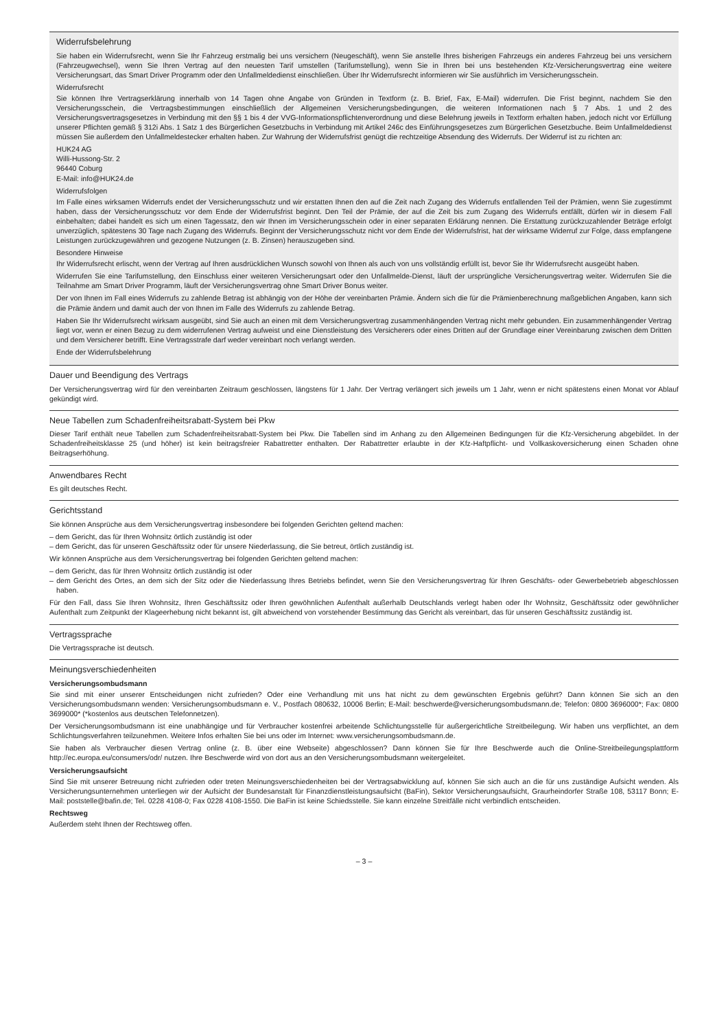Widerrufsbelehrung
Sie haben ein Widerrufsrecht, wenn Sie Ihr Fahrzeug erstmalig bei uns versichern (Neugeschäft), wenn Sie anstelle Ihres bisherigen Fahrzeugs ein anderes Fahrzeug bei uns versichern (Fahrzeugwechsel), wenn Sie Ihren Vertrag auf den neuesten Tarif umstellen (Tarifumstellung), wenn Sie in Ihren bei uns bestehenden Kfz-Versicherungsvertrag eine weitere Versicherungsart, das Smart Driver Programm oder den Unfallmeldedienst einschließen. Über Ihr Widerrufsrecht informieren wir Sie ausführlich im Versicherungsschein.
Widerrufsrecht
Sie können Ihre Vertragserklärung innerhalb von 14 Tagen ohne Angabe von Gründen in Textform (z. B. Brief, Fax, E-Mail) widerrufen. Die Frist beginnt, nachdem Sie den Versicherungsschein, die Vertragsbestimmungen einschließlich der Allgemeinen Versicherungsbedingungen, die weiteren Informationen nach § 7 Abs. 1 und 2 des Versicherungsvertragsgesetzes in Verbindung mit den §§ 1 bis 4 der VVG-Informationspflichtenverordnung und diese Belehrung jeweils in Textform erhalten haben, jedoch nicht vor Erfüllung unserer Pflichten gemäß § 312i Abs. 1 Satz 1 des Bürgerlichen Gesetzbuchs in Verbindung mit Artikel 246c des Einführungsgesetzes zum Bürgerlichen Gesetzbuche. Beim Unfallmeldedienst müssen Sie außerdem den Unfallmeldestecker erhalten haben. Zur Wahrung der Widerrufsfrist genügt die rechtzeitige Absendung des Widerrufs. Der Widerruf ist zu richten an:
HUK24 AG
Willi-Hussong-Str. 2
96440 Coburg
E-Mail: info@HUK24.de
Widerrufsfolgen
Im Falle eines wirksamen Widerrufs endet der Versicherungsschutz und wir erstatten Ihnen den auf die Zeit nach Zugang des Widerrufs entfallenden Teil der Prämien, wenn Sie zugestimmt haben, dass der Versicherungsschutz vor dem Ende der Widerrufsfrist beginnt. Den Teil der Prämie, der auf die Zeit bis zum Zugang des Widerrufs entfällt, dürfen wir in diesem Fall einbehalten; dabei handelt es sich um einen Tagessatz, den wir Ihnen im Versicherungsschein oder in einer separaten Erklärung nennen. Die Erstattung zurückzuzahlender Beträge erfolgt unverzüglich, spätestens 30 Tage nach Zugang des Widerrufs. Beginnt der Versicherungsschutz nicht vor dem Ende der Widerrufsfrist, hat der wirksame Widerruf zur Folge, dass empfangene Leistungen zurückzugewähren und gezogene Nutzungen (z. B. Zinsen) herauszugeben sind.
Besondere Hinweise
Ihr Widerrufsrecht erlischt, wenn der Vertrag auf Ihren ausdrücklichen Wunsch sowohl von Ihnen als auch von uns vollständig erfüllt ist, bevor Sie Ihr Widerrufsrecht ausgeübt haben.
Widerrufen Sie eine Tarifumstellung, den Einschluss einer weiteren Versicherungsart oder den Unfallmelde-Dienst, läuft der ursprüngliche Versicherungsvertrag weiter. Widerrufen Sie die Teilnahme am Smart Driver Programm, läuft der Versicherungsvertrag ohne Smart Driver Bonus weiter.
Der von Ihnen im Fall eines Widerrufs zu zahlende Betrag ist abhängig von der Höhe der vereinbarten Prämie. Ändern sich die für die Prämienberechnung maßgeblichen Angaben, kann sich die Prämie ändern und damit auch der von Ihnen im Falle des Widerrufs zu zahlende Betrag.
Haben Sie Ihr Widerrufsrecht wirksam ausgeübt, sind Sie auch an einen mit dem Versicherungsvertrag zusammenhängenden Vertrag nicht mehr gebunden. Ein zusammenhängender Vertrag liegt vor, wenn er einen Bezug zu dem widerrufenen Vertrag aufweist und eine Dienstleistung des Versicherers oder eines Dritten auf der Grundlage einer Vereinbarung zwischen dem Dritten und dem Versicherer betrifft. Eine Vertragsstrafe darf weder vereinbart noch verlangt werden.
Ende der Widerrufsbelehrung
Dauer und Beendigung des Vertrags
Der Versicherungsvertrag wird für den vereinbarten Zeitraum geschlossen, längstens für 1 Jahr. Der Vertrag verlängert sich jeweils um 1 Jahr, wenn er nicht spätestens einen Monat vor Ablauf gekündigt wird.
Neue Tabellen zum Schadenfreiheitsrabatt-System bei Pkw
Dieser Tarif enthält neue Tabellen zum Schadenfreiheitsrabatt-System bei Pkw. Die Tabellen sind im Anhang zu den Allgemeinen Bedingungen für die Kfz-Versicherung abgebildet. In der Schadenfreiheitsklasse 25 (und höher) ist kein beitragsfreier Rabattretter enthalten. Der Rabattretter erlaubte in der Kfz-Haftpflicht- und Vollkaskoversicherung einen Schaden ohne Beitragserhöhung.
Anwendbares Recht
Es gilt deutsches Recht.
Gerichtsstand
Sie können Ansprüche aus dem Versicherungsvertrag insbesondere bei folgenden Gerichten geltend machen:
– dem Gericht, das für Ihren Wohnsitz örtlich zuständig ist oder
– dem Gericht, das für unseren Geschäftssitz oder für unsere Niederlassung, die Sie betreut, örtlich zuständig ist.
Wir können Ansprüche aus dem Versicherungsvertrag bei folgenden Gerichten geltend machen:
– dem Gericht, das für Ihren Wohnsitz örtlich zuständig ist oder
– dem Gericht des Ortes, an dem sich der Sitz oder die Niederlassung Ihres Betriebs befindet, wenn Sie den Versicherungsvertrag für Ihren Geschäfts- oder Gewerbebetrieb abgeschlossen haben.
Für den Fall, dass Sie Ihren Wohnsitz, Ihren Geschäftssitz oder Ihren gewöhnlichen Aufenthalt außerhalb Deutschlands verlegt haben oder Ihr Wohnsitz, Geschäftssitz oder gewöhnlicher Aufenthalt zum Zeitpunkt der Klageerhebung nicht bekannt ist, gilt abweichend von vorstehender Bestimmung das Gericht als vereinbart, das für unseren Geschäftssitz zuständig ist.
Vertragssprache
Die Vertragssprache ist deutsch.
Meinungsverschiedenheiten
Versicherungsombudsmann
Sie sind mit einer unserer Entscheidungen nicht zufrieden? Oder eine Verhandlung mit uns hat nicht zu dem gewünschten Ergebnis geführt? Dann können Sie sich an den Versicherungsombudsmann wenden: Versicherungsombudsmann e. V., Postfach 080632, 10006 Berlin; E-Mail: beschwerde@versicherungsombudsmann.de; Telefon: 0800 3696000*; Fax: 0800 3699000* (*kostenlos aus deutschen Telefonnetzen).
Der Versicherungsombudsmann ist eine unabhängige und für Verbraucher kostenfrei arbeitende Schlichtungsstelle für außergerichtliche Streitbeilegung. Wir haben uns verpflichtet, an dem Schlichtungsverfahren teilzunehmen. Weitere Infos erhalten Sie bei uns oder im Internet: www.versicherungsombudsmann.de.
Sie haben als Verbraucher diesen Vertrag online (z. B. über eine Webseite) abgeschlossen? Dann können Sie für Ihre Beschwerde auch die Online-Streitbeilegungsplattform http://ec.europa.eu/consumers/odr/ nutzen. Ihre Beschwerde wird von dort aus an den Versicherungsombudsmann weitergeleitet.
Versicherungsaufsicht
Sind Sie mit unserer Betreuung nicht zufrieden oder treten Meinungsverschiedenheiten bei der Vertragsabwicklung auf, können Sie sich auch an die für uns zuständige Aufsicht wenden. Als Versicherungsunternehmen unterliegen wir der Aufsicht der Bundesanstalt für Finanzdienstleistungsaufsicht (BaFin), Sektor Versicherungsaufsicht, Graurheindorfer Straße 108, 53117 Bonn; E-Mail: poststelle@bafin.de; Tel. 0228 4108-0; Fax 0228 4108-1550. Die BaFin ist keine Schiedsstelle. Sie kann einzelne Streitfälle nicht verbindlich entscheiden.
Rechtsweg
Außerdem steht Ihnen der Rechtsweg offen.
– 3 –